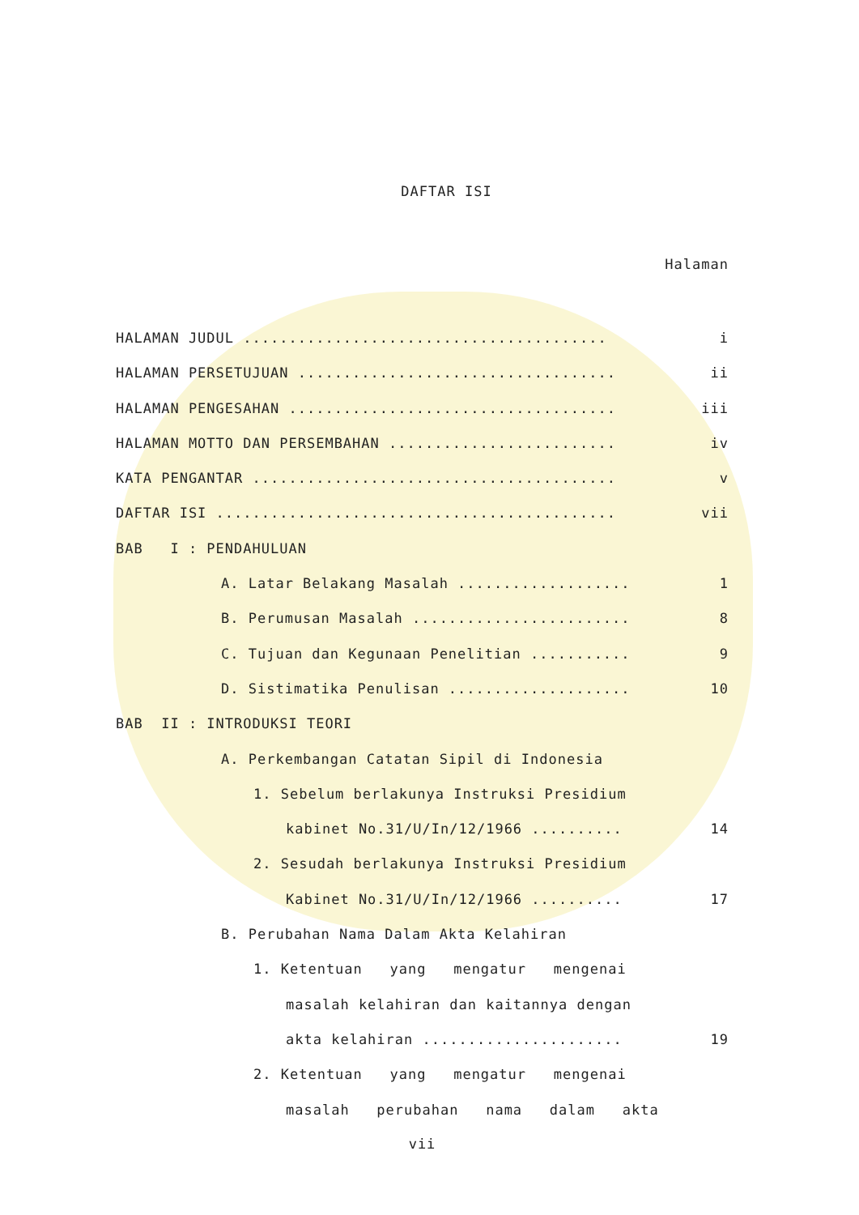DAFTAR ISI
Halaman
HALAMAN JUDUL ........................................ i
HALAMAN PERSETUJUAN ................................... ii
HALAMAN PENGESAHAN .................................... iii
HALAMAN MOTTO DAN PERSEMBAHAN ......................... iv
KATA PENGANTAR ........................................ v
DAFTAR ISI ............................................ vii
BAB I : PENDAHULUAN
A. Latar Belakang Masalah ................... 1
B. Perumusan Masalah ........................ 8
C. Tujuan dan Kegunaan Penelitian ........... 9
D. Sistimatika Penulisan .................... 10
BAB II : INTRODUKSI TEORI
A. Perkembangan Catatan Sipil di Indonesia
1. Sebelum berlakunya Instruksi Presidium
kabinet No.31/U/In/12/1966 .......... 14
2. Sesudah berlakunya Instruksi Presidium
Kabinet No.31/U/In/12/1966 .......... 17
B. Perubahan Nama Dalam Akta Kelahiran
1. Ketentuan yang mengatur mengenai
masalah kelahiran dan kaitannya dengan
akta kelahiran ...................... 19
2. Ketentuan yang mengatur mengenai
masalah perubahan nama dalam akta
vii